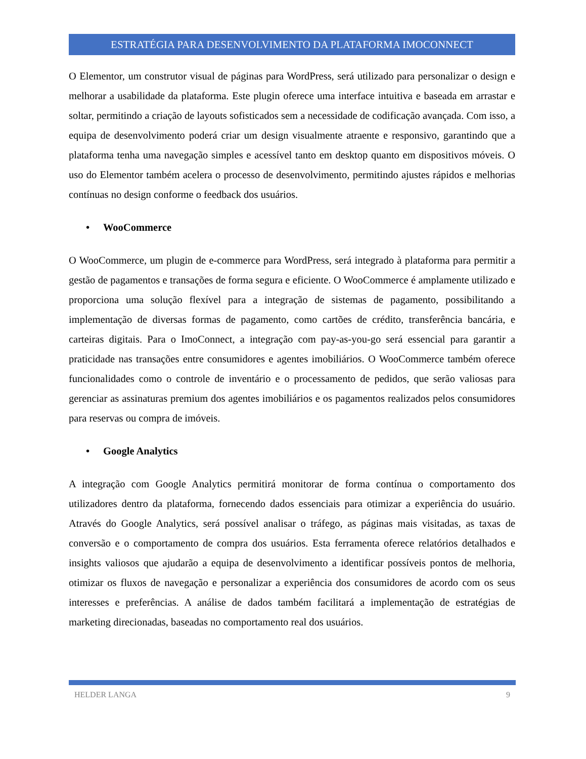ESTRATÉGIA PARA DESENVOLVIMENTO DA PLATAFORMA IMOCONNECT
O Elementor, um construtor visual de páginas para WordPress, será utilizado para personalizar o design e melhorar a usabilidade da plataforma. Este plugin oferece uma interface intuitiva e baseada em arrastar e soltar, permitindo a criação de layouts sofisticados sem a necessidade de codificação avançada. Com isso, a equipa de desenvolvimento poderá criar um design visualmente atraente e responsivo, garantindo que a plataforma tenha uma navegação simples e acessível tanto em desktop quanto em dispositivos móveis. O uso do Elementor também acelera o processo de desenvolvimento, permitindo ajustes rápidos e melhorias contínuas no design conforme o feedback dos usuários.
• WooCommerce
O WooCommerce, um plugin de e-commerce para WordPress, será integrado à plataforma para permitir a gestão de pagamentos e transações de forma segura e eficiente. O WooCommerce é amplamente utilizado e proporciona uma solução flexível para a integração de sistemas de pagamento, possibilitando a implementação de diversas formas de pagamento, como cartões de crédito, transferência bancária, e carteiras digitais. Para o ImoConnect, a integração com pay-as-you-go será essencial para garantir a praticidade nas transações entre consumidores e agentes imobiliários. O WooCommerce também oferece funcionalidades como o controle de inventário e o processamento de pedidos, que serão valiosas para gerenciar as assinaturas premium dos agentes imobiliários e os pagamentos realizados pelos consumidores para reservas ou compra de imóveis.
• Google Analytics
A integração com Google Analytics permitirá monitorar de forma contínua o comportamento dos utilizadores dentro da plataforma, fornecendo dados essenciais para otimizar a experiência do usuário. Através do Google Analytics, será possível analisar o tráfego, as páginas mais visitadas, as taxas de conversão e o comportamento de compra dos usuários. Esta ferramenta oferece relatórios detalhados e insights valiosos que ajudarão a equipa de desenvolvimento a identificar possíveis pontos de melhoria, otimizar os fluxos de navegação e personalizar a experiência dos consumidores de acordo com os seus interesses e preferências. A análise de dados também facilitará a implementação de estratégias de marketing direcionadas, baseadas no comportamento real dos usuários.
HELDER LANGA 9